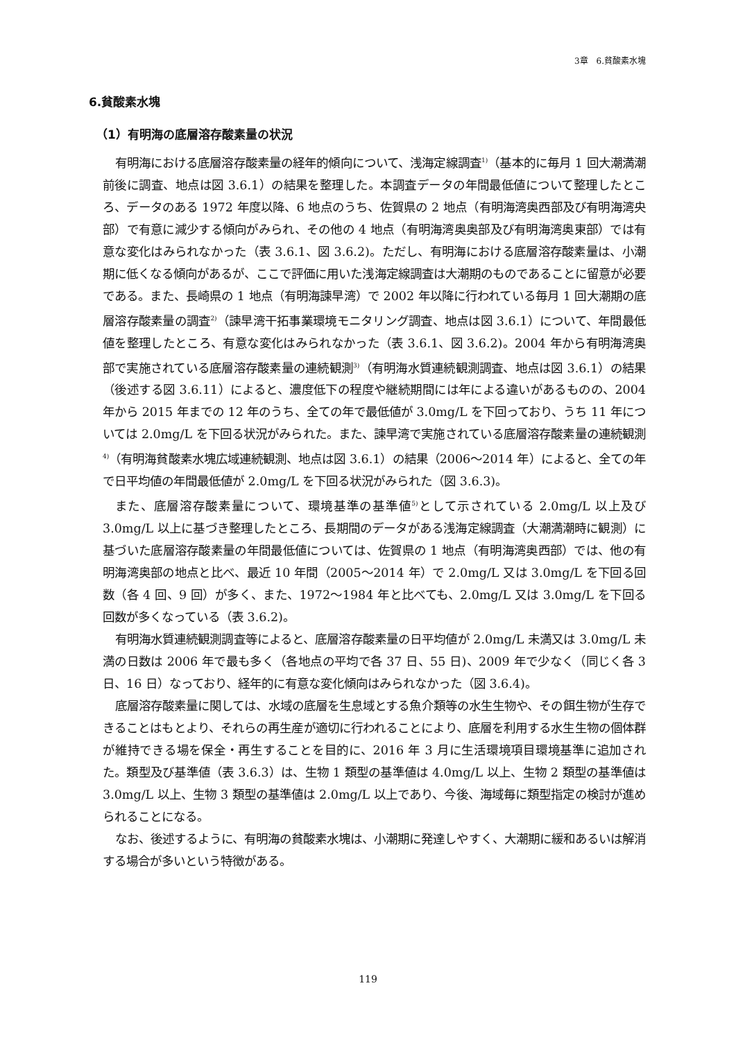3章　6.貧酸素水塊
6.貧酸素水塊
（1）有明海の底層溶存酸素量の状況
有明海における底層溶存酸素量の経年的傾向について、浅海定線調査<sup>1)</sup>（基本的に毎月 1 回大潮満潮前後に調査、地点は図 3.6.1）の結果を整理した。本調査データの年間最低値について整理したところ、データのある 1972 年度以降、6 地点のうち、佐賀県の 2 地点（有明海湾奥西部及び有明海湾央部）で有意に減少する傾向がみられ、その他の 4 地点（有明海湾奥奥部及び有明海湾奥東部）では有意な変化はみられなかった（表 3.6.1、図 3.6.2)。ただし、有明海における底層溶存酸素量は、小潮期に低くなる傾向があるが、ここで評価に用いた浅海定線調査は大潮期のものであることに留意が必要である。また、長崎県の 1 地点（有明海諫早湾）で 2002 年以降に行われている毎月 1 回大潮期の底層溶存酸素量の調査<sup>2)</sup>（諫早湾干拓事業環境モニタリング調査、地点は図 3.6.1）について、年間最低値を整理したところ、有意な変化はみられなかった（表 3.6.1、図 3.6.2)。2004 年から有明海湾奥部で実施されている底層溶存酸素量の連続観測<sup>3)</sup>（有明海水質連続観測調査、地点は図 3.6.1）の結果（後述する図 3.6.11）によると、濃度低下の程度や継続期間には年による違いがあるものの、2004 年から 2015 年までの 12 年のうち、全ての年で最低値が 3.0mg/L を下回っており、うち 11 年については 2.0mg/L を下回る状況がみられた。また、諫早湾で実施されている底層溶存酸素量の連続観測<sup>4)</sup>（有明海貧酸素水塊広域連続観測、地点は図 3.6.1）の結果（2006～2014 年）によると、全ての年で日平均値の年間最低値が 2.0mg/L を下回る状況がみられた（図 3.6.3)。
また、底層溶存酸素量について、環境基準の基準値<sup>5)</sup>として示されている 2.0mg/L 以上及び 3.0mg/L 以上に基づき整理したところ、長期間のデータがある浅海定線調査（大潮満潮時に観測）に基づいた底層溶存酸素量の年間最低値については、佐賀県の 1 地点（有明海湾奥西部）では、他の有明海湾奥部の地点と比べ、最近 10 年間（2005～2014 年）で 2.0mg/L 又は 3.0mg/L を下回る回数（各 4 回、9 回）が多く、また、1972～1984 年と比べても、2.0mg/L 又は 3.0mg/L を下回る回数が多くなっている（表 3.6.2)。
有明海水質連続観測調査等によると、底層溶存酸素量の日平均値が 2.0mg/L 未満又は 3.0mg/L 未満の日数は 2006 年で最も多く（各地点の平均で各 37 日、55 日)、2009 年で少なく（同じく各 3 日、16 日）なっており、経年的に有意な変化傾向はみられなかった（図 3.6.4)。
底層溶存酸素量に関しては、水域の底層を生息域とする魚介類等の水生生物や、その餌生物が生存できることはもとより、それらの再生産が適切に行われることにより、底層を利用する水生生物の個体群が維持できる場を保全・再生することを目的に、2016 年 3 月に生活環境項目環境基準に追加された。類型及び基準値（表 3.6.3）は、生物 1 類型の基準値は 4.0mg/L 以上、生物 2 類型の基準値は 3.0mg/L 以上、生物 3 類型の基準値は 2.0mg/L 以上であり、今後、海域毎に類型指定の検討が進められることになる。
なお、後述するように、有明海の貧酸素水塊は、小潮期に発達しやすく、大潮期に緩和あるいは解消する場合が多いという特徴がある。
119